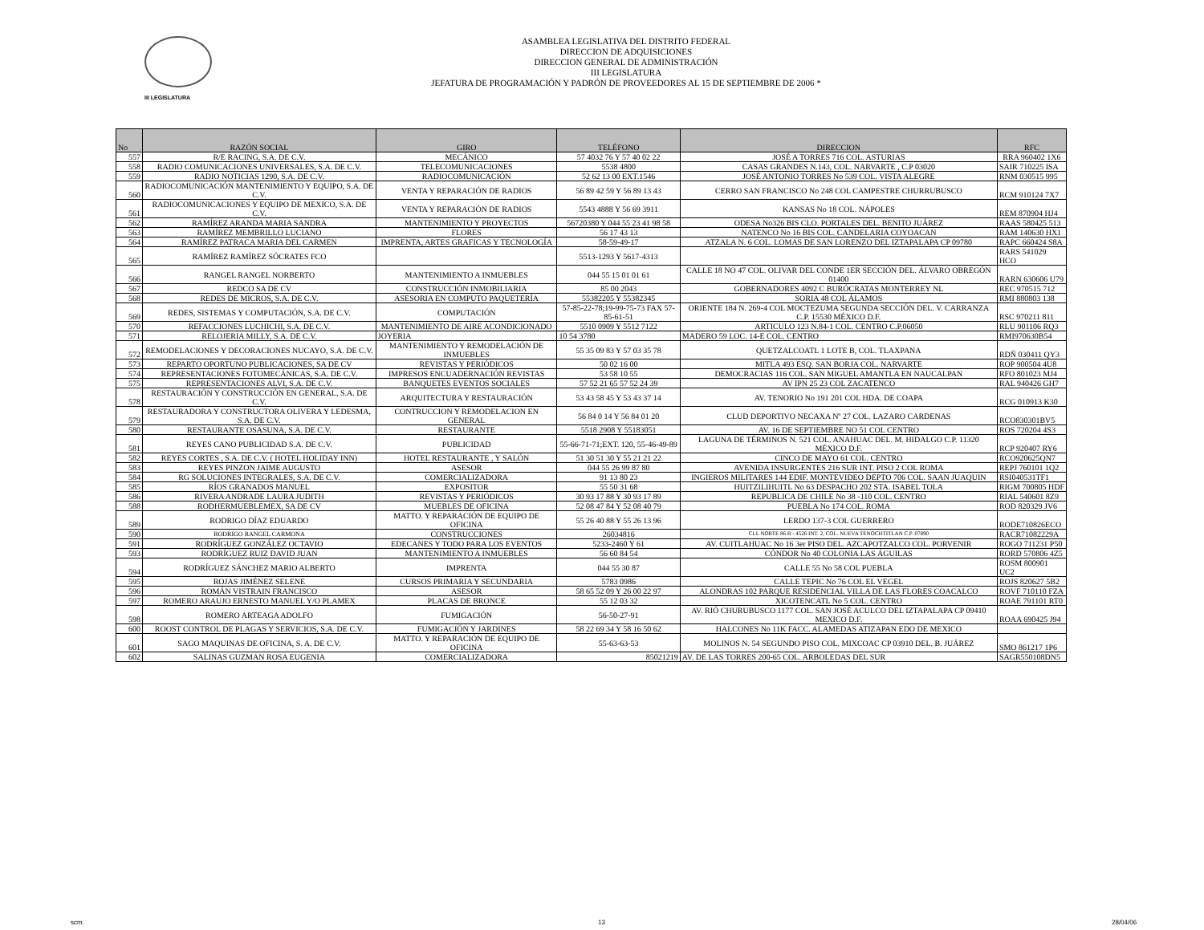III LEGISLATURA
ASAMBLEA LEGISLATIVA DEL DISTRITO FEDERAL
DIRECCION DE ADQUISICIONES
DIRECCION GENERAL DE ADMINISTRACIÓN
III LEGISLATURA
JEFATURA DE PROGRAMACIÓN Y PADRÓN DE PROVEEDORES AL 15 DE SEPTIEMBRE DE 2006 *
| No | RAZÓN SOCIAL | GIRO | TELÉFONO | DIRECCION | RFC |
| --- | --- | --- | --- | --- | --- |
| 557 | R/E RACING, S.A. DE C.V. | MECÁNICO | 57 4032 76 Y 57 40 02 22 | JOSÉ A TORRES 716 COL. ASTURIAS | RRA 960402 1X6 |
| 558 | RADIO COMUNICACIONES UNIVERSALES, S.A. DE C.V. | TELECOMUNICACIONES | 5538 4800 | CASAS GRANDES N.143, COL. NARVARTE , C.P 03020 | SAIR 710225 ISA |
| 559 | RADIO NOTICIAS 1290, S.A. DE C.V. | RADIOCOMUNICACIÓN | 52 62 13 00 EXT.1546 | JOSÉ ANTONIO TORRES No 539 COL. VISTA ALEGRE | RNM 030515 995 |
| 560 | RADIOCOMUNICACIÓN MANTENIMIENTO Y EQUIPO, S.A. DE C.V. | VENTA Y REPARACIÓN DE RADIOS | 56 89 42 59 Y 56 89 13 43 | CERRO SAN FRANCISCO No 248 COL CAMPESTRE CHURRUBUSCO | RCM 910124 7X7 |
| 561 | RADIOCOMUNICACIONES Y EQUIPO DE MEXICO, S.A. DE C.V. | VENTA Y REPARACIÓN DE RADIOS | 5543 4888 Y 56 69 3911 | KANSAS No 18 COL. NÁPOLES | REM 870904 HJ4 |
| 562 | RAMÍREZ ARANDA MARIA SANDRA | MANTENIMIENTO Y PROYECTOS | 56720380 Y 044 55 23 41 98 58 | ODESA No326 BIS CLO. PORTALES DEL. BENITO JUÁREZ | RAAS 580425 513 |
| 563 | RAMÍREZ MEMBRILLO LUCIANO | FLORES | 56 17 43 13 | NATENCO No 16 BIS COL. CANDELARIA COYOACAN | RAM 140630 HX1 |
| 564 | RAMÍREZ PATRACA MARIA DEL CARMEN | IMPRENTA, ARTES GRAFICAS Y TECNOLOGÍA | 58-59-49-17 | ATZALA N. 6 COL. LOMAS DE SAN LORENZO DEL IZTAPALAPA CP 09780 | RAPC 660424 S8A |
| 565 | RAMÍREZ RAMÍREZ SÓCRATES FCO | | 5513-1293 Y 5617-4313 | | RARS 541029 HCO |
| 566 | RANGEL RANGEL NORBERTO | MANTENIMIENTO A INMUEBLES | 044 55 15 01 01 61 | CALLE 18 NO 47 COL. OLIVAR DEL CONDE 1ER SECCIÓN DEL. ÁLVARO OBREGÓN 01400 | RARN 630606 U79 |
| 567 | REDCO SA DE CV | CONSTRUCCIÓN INMOBILIARIA | 85 00 2043 | GOBERNADORES 4092 C BURÓCRATAS MONTERREY NL | REC 970515 712 |
| 568 | REDES DE MICROS, S.A. DE C.V. | ASESORIA EN COMPUTO PAQUETERÍA | 55382205 Y 55382345 | SORIA 48 COL ÁLAMOS | RMI 880803 138 |
| 569 | REDES, SISTEMAS Y COMPUTACIÓN, S.A. DE C.V. | COMPUTACIÓN | 57-85-22-78;19-99-75-73 FAX 57-85-61-51 | ORIENTE 184 N. 269-4 COL MOCTEZUMA SEGUNDA SECCIÓN DEL. V. CARRANZA C.P. 15530 MÉXICO D.F. | RSC 970211 811 |
| 570 | REFACCIONES LUCHICHI, S.A. DE C.V. | MANTENIMIENTO DE AIRE ACONDICIONADO | 5510 0909 Y 5512 7122 | ARTICULO 123 N.84-1 COL. CENTRO C.P.06050 | RLU 901106 RQ3 |
| 571 | RELOJERIA MILLY, S.A. DE C.V. | JOYERIA | 10 54 3780 | MADERO 59 LOC. 14-E COL. CENTRO | RMI970630B54 |
| 572 | REMODELACIONES Y DECORACIONES NUCAYO, S.A. DE C.V. | MANTENIMIENTO Y REMODELACIÓN DE INMUEBLES | 55 35 09 83 Y 57 03 35 78 | QUETZALCOATL 1 LOTE B, COL. TLAXPANA | RDÑ 030411 QY3 |
| 573 | REPARTO OPORTUNO PUBLICACIONES, SA DE CV | REVISTAS Y PERIÓDICOS | 50 02 16 00 | MITLA 493 ESQ. SAN BORJA COL. NARVARTE | ROP 900504 4U8 |
| 574 | REPRESENTACIONES FOTOMECÁNICAS, S.A. DE C.V. | IMPRESOS ENCUADERNACIÓN REVISTAS | 53 58 10 55 | DEMOCRACIAS 116 COL. SAN MIGUEL AMANTLA EN NAUCALPAN | RFO 801023 MJ4 |
| 575 | REPRESENTACIONES ALVI, S.A. DE C.V. | BANQUETES EVENTOS SOCIALES | 57 52 21 65 57 52 24 39 | AV IPN 25 23 COL ZACATENCO | RAL 940426 GH7 |
| 578 | RESTAURACIÓN Y CONSTRUCCIÓN EN GENERAL, S.A. DE C.V. | ARQUITECTURA Y RESTAURACIÓN | 53 43 58 45 Y 53 43 37 14 | AV. TENORIO No 191 201 COL HDA. DE COAPA | RCG 010913 K30 |
| 579 | RESTAURADORA Y CONSTRUCTORA OLIVERA Y LEDESMA, S.A. DE C.V. | CONTRUCCION Y REMODELACION EN GENERAL | 56 84 0 14 Y 56 84 01 20 | CLUD DEPORTIVO NECAXA Nº 27 COL. LAZARO CARDENAS | RCO830301BV5 |
| 580 | RESTAURANTE OSASUNA, S.A. DE C.V. | RESTAURANTE | 5518 2908 Y 55183051 | AV. 16 DE SEPTIEMBRE NO 51 COL CENTRO | ROS 720204 4S3 |
| 581 | REYES CANO PUBLICIDAD S.A. DE C.V. | PUBLICIDAD | 55-66-71-71;EXT. 120, 55-46-49-89 | LAGUNA DE TÉRMINOS N. 521 COL. ANAHUAC DEL. M. HIDALGO C.P. 11320 MÉXICO D.F. | RCP 920407 RY6 |
| 582 | REYES CORTES , S.A. DE C.V. ( HOTEL HOLIDAY INN) | HOTEL RESTAURANTE , Y SALÓN | 51 30 51 30 Y 55 21 21 22 | CINCO DE MAYO 61 COL. CENTRO | RCO920625QN7 |
| 583 | REYES PINZON JAIME AUGUSTO | ASESOR | 044 55 26 99 87 80 | AVENIDA INSURGENTES 216 SUR INT. PISO 2 COL ROMA | REPJ 760101 1Q2 |
| 584 | RG SOLUCIONES INTEGRALES, S.A. DE C.V. | COMERCIALIZADORA | 91 13 80 23 | INGIEROS MILITARES 144 EDIF. MONTEVIDEO DEPTO 706 COL. SAAN JUAQUIN | RSI040531TF1 |
| 585 | RÍOS GRANADOS MANUEL | EXPOSITOR | 55 50 31 68 | HUITZILIHUITL No 63 DESPACHO 202 STA. ISABEL TOLA | RIGM 700805 HDF |
| 586 | RIVERA ANDRADE LAURA JUDITH | REVISTAS Y PERIÓDICOS | 30 93 17 88 Y 30 93 17 89 | REPUBLICA DE CHILE No 38 -110 COL. CENTRO | RIAL 540601 8Z9 |
| 588 | RODHERMUEBLEMEX, SA DE CV | MUEBLES DE OFICINA | 52 08 47 84 Y 52 08 40 79 | PUEBLA No 174 COL. ROMA | ROD 820329 JV6 |
| 589 | RODRIGO DÍAZ EDUARDO | MATTO. Y REPARACIÓN DE EQUIPO DE OFICINA | 55 26 40 88 Y 55 26 13 96 | LERDO 137-3 COL GUERRERO | RODE710826ECO |
| 590 | RODRIGO RANGEL CARMONA | CONSTRUCCIONES | 26034816 | CLL NORTE 86 B - 4526 INT. 2, COL. NUEVA TENOCHTITLAN C.P. 07890 | RACR71082229A |
| 591 | RODRÍGUEZ GONZÁLEZ OCTAVIO | EDECANES Y TODO PARA LOS EVENTOS | 5233-2460 Y 61 | AV. CUITLAHUAC No 16 3er PISO DEL. AZCAPOTZALCO COL. PORVENIR | ROGO 711231 P50 |
| 593 | RODRÍGUEZ RUIZ DAVID JUAN | MANTENIMIENTO A INMUEBLES | 56 60 84 54 | CÓNDOR No 40 COLONIA LAS ÁGUILAS | RORD 570806 4Z5 |
| 594 | RODRÍGUEZ SÁNCHEZ MARIO ALBERTO | IMPRENTA | 044 55 30 87 | CALLE 55 No 58 COL PUEBLA | ROSM 800901 UC2 |
| 595 | ROJAS JIMÉNEZ SELENE | CURSOS PRIMARIA Y SECUNDARIA | 5783 0986 | CALLE TEPIC No 76 COL EL VEGEL | ROJS 820627 5B2 |
| 596 | ROMÁN VISTRAIN FRANCISCO | ASESOR | 58 65 52 09 Y 26 00 22 97 | ALONDRAS 102 PARQUE RESIDENCIAL VILLA DE LAS FLORES COACALCO | ROVF 710110 FZA |
| 597 | ROMERO ARAUJO ERNESTO MANUEL Y/O PLAMEX | PLACAS DE BRONCE | 55 12 03 32 | XICOTENCATL No 5 COL. CENTRO | ROAE 791101 RT0 |
| 598 | ROMERO ARTEAGA ADOLFO | FUMIGACIÓN | 56-50-27-91 | AV. RIÓ CHURUBUSCO 1177 COL. SAN JOSÉ ACULCO DEL IZTAPALAPA CP 09410 MEXICO D.F. | ROAA 690425 J94 |
| 600 | ROOST CONTROL DE PLAGAS Y SERVICIOS, S.A. DE C.V. | FUMIGACIÓN Y JARDINES | 58 22 69 34 Y 58 16 50 62 | HALCONES No 11K FACC. ALAMEDAS ATIZAPAN EDO DE MEXICO | |
| 601 | SAGO MAQUINAS DE OFICINA, S. A. DE C.V. | MATTO. Y REPARACIÓN DE EQUIPO DE OFICINA | 55-63-63-53 | MOLINOS N. 54 SEGUNDO PISO COL. MIXCOAC CP 03910 DEL. B. JUÁREZ | SMO 861217 1P6 |
| 602 | SALINAS GUZMAN ROSA EUGENIA | COMERCIALIZADORA | 85021219 | AV. DE LAS TORRES 200-65 COL. ARBOLEDAS DEL SUR | SAGR550108DN5 |
scm. 13 28/04/06